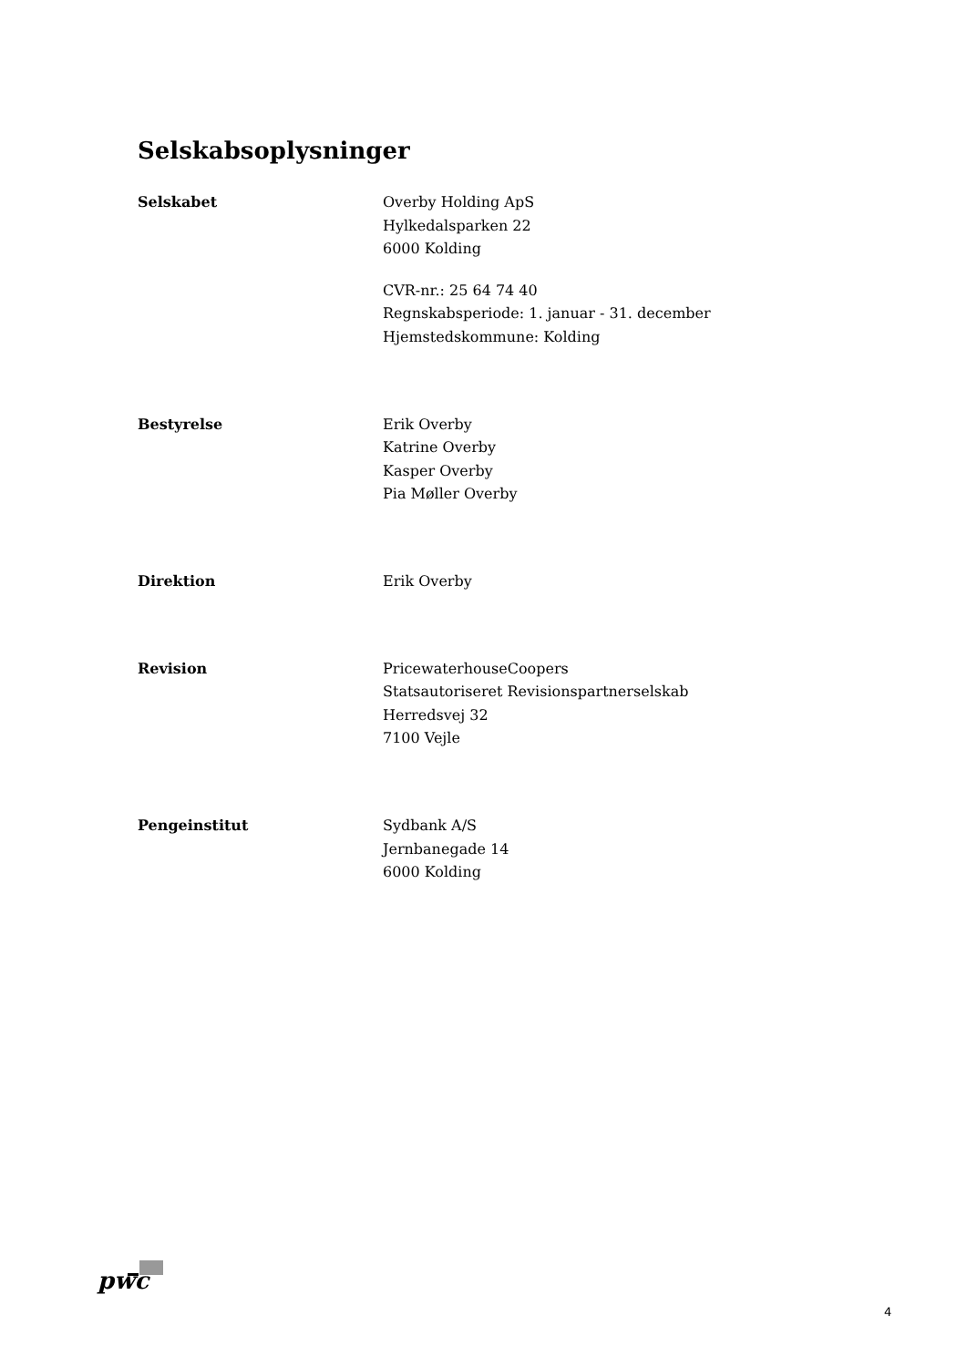Selskabsoplysninger
Selskabet Overby Holding ApS
Hylkedalsparken 22
6000 Kolding
CVR-nr.: 25 64 74 40
Regnskabsperiode: 1. januar - 31. december
Hjemstedskommune: Kolding
Bestyrelse Erik Overby
Katrine Overby
Kasper Overby
Pia Møller Overby
Direktion Erik Overby
Revision PricewaterhouseCoopers
Statsautoriseret Revisionspartnerselskab
Herredsvej 32
7100 Vejle
Pengeinstitut Sydbank A/S
Jernbanegade 14
6000 Kolding
pwc
4